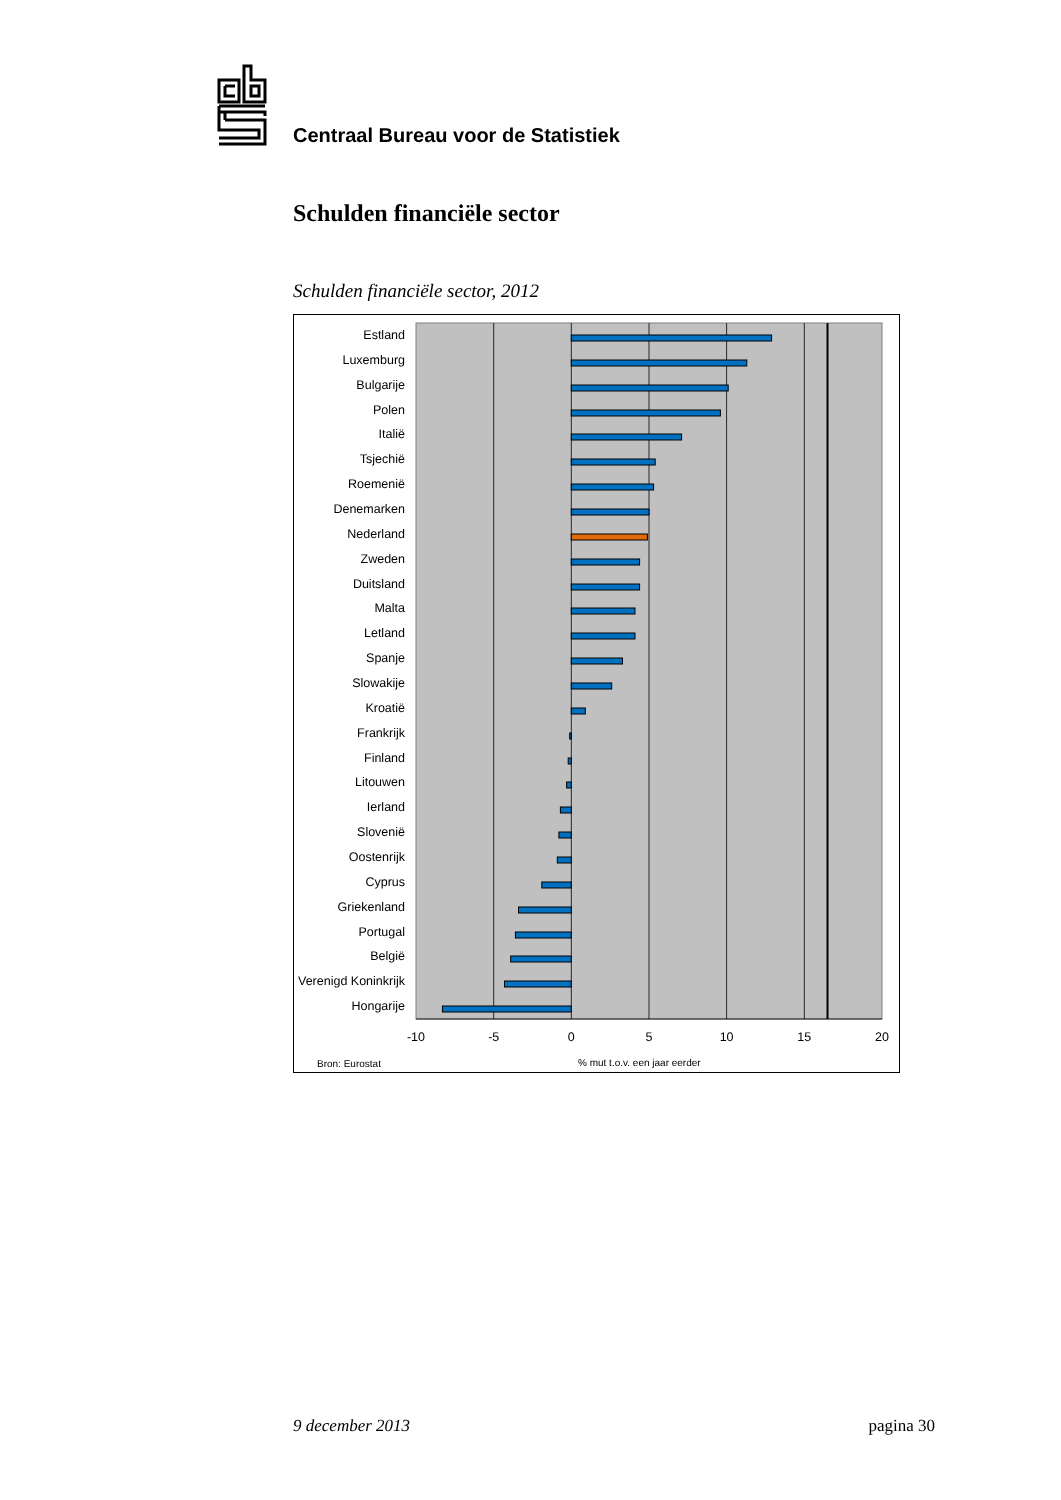Centraal Bureau voor de Statistiek
Schulden financiële sector
Schulden financiële sector, 2012
Estland
Luxemburg
Bulgarije
Polen
Italië
Tsjechië
Roemenië
Denemarken
Nederland
Zweden
Duitsland
Malta
Letland
Spanje
Slowakije
Kroatië
Frankrijk
Finland
Litouwen
Ierland
Slovenië
Oostenrijk
Cyprus
Griekenland
Portugal
België
Verenigd Koninkrijk
Hongarije
-10
-5
0
5
10
15
20
Bron: Eurostat
% mut t.o.v. een jaar eerder
9 december 2013 pagina 30